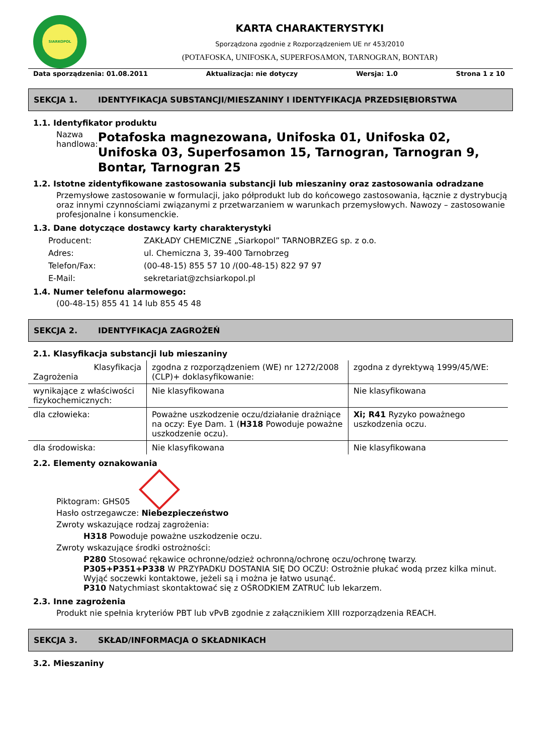SIARKOPOL
KARTA CHARAKTERYSTYKI
Sporządzona zgodnie z Rozporządzeniem UE nr 453/2010
(POTAFOSKA, UNIFOSKA, SUPERFOSAMON, TARNOGRAN, BONTAR)
Data sporządzenia: 01.08.2011 Aktualizacja: nie dotyczy Wersja: 1.0 Strona 1 z 10
SEKCJA 1. IDENTYFIKACJA SUBSTANCJI/MIESZANINY I IDENTYFIKACJA PRZEDSIĘBIORSTWA
1.1. Identyfikator produktu
Nazwa handlowa:
Potafoska magnezowana, Unifoska 01, Unifoska 02, Unifoska 03, Superfosamon 15, Tarnogran, Tarnogran 9, Bontar, Tarnogran 25
1.2. Istotne zidentyfikowane zastosowania substancji lub mieszaniny oraz zastosowania odradzane
Przemysłowe zastosowanie w formulacji, jako półprodukt lub do końcowego zastosowania, łącznie z dystrybucją oraz innymi czynnościami związanymi z przetwarzaniem w warunkach przemysłowych. Nawozy – zastosowanie profesjonalne i konsumenckie.
1.3. Dane dotyczące dostawcy karty charakterystyki
Producent: ZAKŁADY CHEMICZNE „Siarkopol” TARNOBRZEG sp. z o.o.
Adres: ul. Chemiczna 3, 39-400 Tarnobrzeg
Telefon/Fax: (00-48-15) 855 57 10 /(00-48-15) 822 97 97
E-Mail: sekretariat@zchsiarkopol.pl
1.4. Numer telefonu alarmowego:
(00-48-15) 855 41 14 lub 855 45 48
SEKCJA 2. IDENTYFIKACJA ZAGROŻEŃ
2.1. Klasyfikacja substancji lub mieszaniny
| Klasyfikacja Zagrożenia | zgodna z rozporządzeniem (WE) nr 1272/2008 (CLP)+ doklasyfikowanie: | zgodna z dyrektywą 1999/45/WE: |
| wynikające z właściwości fizykochemicznych: | Nie klasyfikowana | Nie klasyfikowana |
| dla człowieka: | Poważne uszkodzenie oczu/działanie drażniące na oczy: Eye Dam. 1 ( H318 Powoduje poważne uszkodzenie oczu). | Xi; R41 Ryzyko poważnego uszkodzenia oczu. |
| dla środowiska: | Nie klasyfikowana | Nie klasyfikowana |
2.2. Elementy oznakowania
Piktogram: GHS05
Hasło ostrzegawcze: Niebezpieczeństwo
Zwroty wskazujące rodzaj zagrożenia:
H318 Powoduje poważne uszkodzenie oczu.
Zwroty wskazujące środki ostrożności:
P280 Stosować rękawice ochronne/odzież ochronną/ochronę oczu/ochronę twarzy.
P305+P351+P338 W PRZYPADKU DOSTANIA SIĘ DO OCZU: Ostrożnie płukać wodą przez kilka minut. Wyjąć soczewki kontaktowe, jeżeli są i można je łatwo usunąć.
P310 Natychmiast skontaktować się z OŚRODKIEM ZATRUĆ lub lekarzem.
2.3. Inne zagrożenia
Produkt nie spełnia kryteriów PBT lub vPvB zgodnie z załącznikiem XIII rozporządzenia REACH.
SEKCJA 3. SKŁAD/INFORMACJA O SKŁADNIKACH
3.2. Mieszaniny